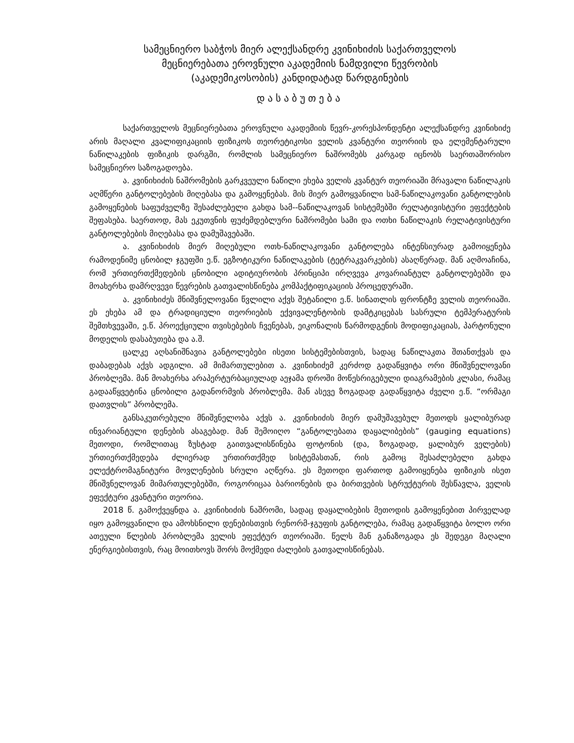სამეცნიერო საბჭოს მიერ ალექსანდრე კვინიხიძის საქართველოს
მეცნიერებათა ეროვნული აკადემიის ნამდვილი წევრობის
(აკადემიკოსობის) კანდიდატად წარდგინების
დასაბუთება
საქართველოს მეცნიერებათა ეროვნული აკადემიის წევრ-კორესპონდენტი ალექსანდრე კვინიხიძე არის მაღალი კვალიფიკაციის ფიზიკოს თეორეტიკოსი ველის კვანტური თეორიის და ელემენტარული ნაწილაკების ფიზიკის დარგში, რომლის სამეცნიერო ნაშრომებს კარგად იცნობს საერთაშორისო სამეცნიერო საზოგადოება.
ა. კვინიხიძის ნაშრომების გარკვეული ნაწილი ეხება ველის კვანტურ თეორიაში მრავალი ნაწილაკის აღმწერი განტოლებების მიღებასა და გამოყენებას. მის მიერ გამოყვანილი სამ-ნაწილაკოვანი განტოლების გამოყენების საფუძველზე შესაძლებელი გახდა სამ--ნაწილაკოვან სისტემებში რელატივისტური ეფექტების შეფასება. საერთოდ, მას ეკუთვნის ფუძემდებლური ნაშრომები სამი და ოთხი ნაწილაკის რელატივისტური განტოლებების მიღებასა და დამუშავებაში.
ა. კვინიხიძის მიერ მიღებული ოთხ-ნაწილაკოვანი განტოლება ინტენსიურად გამოიყენება რამოდენიმე ცნობილ ჯგუფში ე.წ. ეგზოტიკური ნაწილაკების (ტეტრაკვარკების) ასაღწერად. მან აღმოაჩინა, რომ ურთიერთქმედების ცნობილი ადიტიურობის პრინციპი ირღვევა კოვარიანტულ განტოლებებში და მოახერხა დამრღვევი წევრების გათვალისწინება კომპაქტიფიკაციის პროცედურაში.
ა. კვინიხიძეს მნიშვნელოვანი წვლილი აქვს შეტანილი ე.წ. სინათლის ფრონტზე ველის თეორიაში. ეს ეხება ამ და ტრადიციული თეორიების ექვივალენტობის დამტკიცებას სასრული ტემპერატურის შემთხვევაში, ე.წ. პროექციული თვისებების ჩვენებას, ეიკონალის წარმოდგენის მოდიფიკაციას, პარტონული მოდელის დასაბუთება და ა.შ.
ცალკე აღსანიშნავია განტოლებები ისეთი სისტემებისთვის, სადაც ნაწილაკთა შთანთქვას და დაბადებას აქვს ადგილი. ამ მიმართულებით ა. კვინიხიძემ კერძოდ გადაწყვიტა ორი მნიშვნელოვანი პრობლემა. მან მოახერხა არაპერტურბაციულად აეჯამა დროში მოწესრიგებული დიაგრამების კლასი, რამაც გადააწყვეტინა ცნობილი გადანორმვის პრობლემა. მან ასევე ზოგადად გადაწყვიტა ძველი ე.წ. “ორმაგი დათვლის” პრობლემა.
განსაკუთრებული მნიშვნელობა აქვს ა. კვინიხიძის მიერ დამუშავებულ მეთოდს ყალიბურად ინვარიანტული დენების ასაგებად. მან შემოიღო “განტოლებათა დაყალიბების” (gauging equations) მეთოდი, რომლითაც ზუსტად გაითვალისწინება ფოტონის (და, ზოგადად, ყალიბურ ველების) ურთიერთქმედება ძლიერად ურთირთქმედ სისტემასთან, რის გამოც შესაძლებელი გახდა ელექტრომაგნიტური მოვლენების სრული აღწერა. ეს მეთოდი ფართოდ გამოიყენება ფიზიკის ისეთ მნიშვნელოვან მიმართულებებში, როგორიცაა ბარიონების და ბირთვების სტრუქტურის შესწავლა, ველის ეფექტური კვანტური თეორია.
2018 წ. გამოქვეყნდა ა. კვინიხიძის ნაშრომი, სადაც დაყალიბების მეთოდის გამოყენებით პირველად იყო გამოყვანილი და ამოხსნილი დენებისთვის რენორმ-ჯგუფის განტოლება, რამაც გადაწყვიტა ბოლო ორი ათეული წლების პრობლემა ველის ეფექტურ თეორიაში. წელს მან განაზოგადა ეს შედეგი მაღალი ენერგიებისთვის, რაც მოითხოვს შორს მოქმედი ძალების გათვალისწინებას.